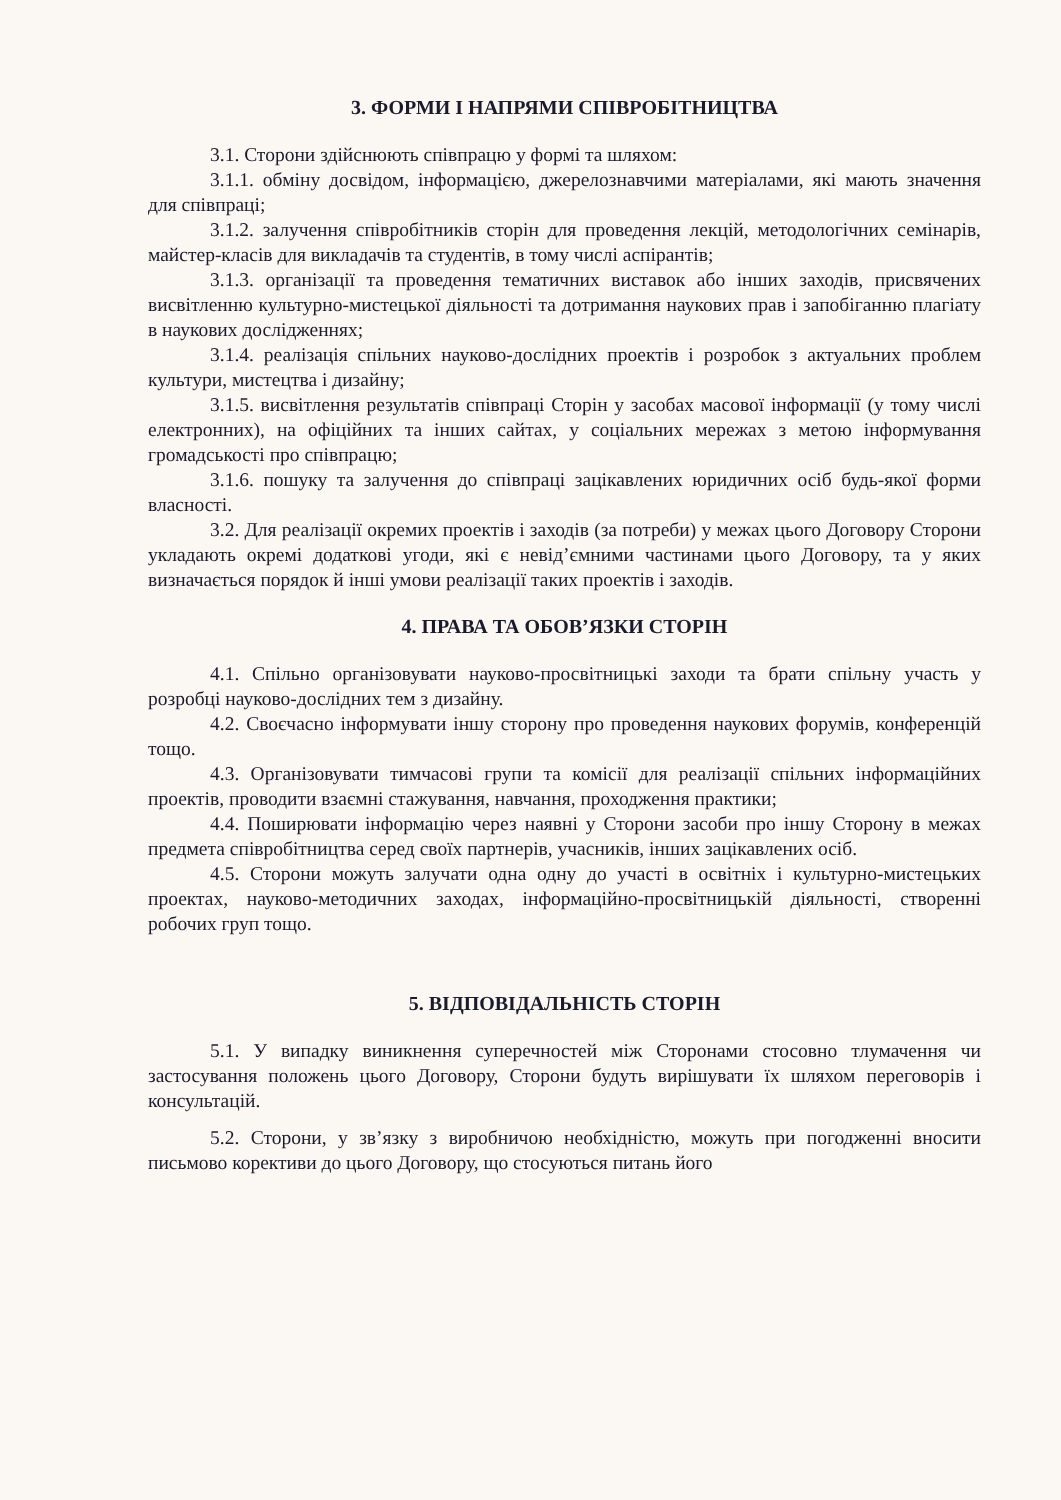3. ФОРМИ І НАПРЯМИ СПІВРОБІТНИЦТВА
3.1. Сторони здійснюють співпрацю у формі та шляхом:
3.1.1. обміну досвідом, інформацією, джерелознавчими матеріалами, які мають значення для співпраці;
3.1.2. залучення співробітників сторін для проведення лекцій, методологічних семінарів, майстер-класів для викладачів та студентів, в тому числі аспірантів;
3.1.3. організації та проведення тематичних виставок або інших заходів, присвячених висвітленню культурно-мистецької діяльності та дотримання наукових прав і запобіганню плагіату в наукових дослідженнях;
3.1.4. реалізація спільних науково-дослідних проектів і розробок з актуальних проблем культури, мистецтва і дизайну;
3.1.5. висвітлення результатів співпраці Сторін у засобах масової інформації (у тому числі електронних), на офіційних та інших сайтах, у соціальних мережах з метою інформування громадськості про співпрацю;
3.1.6. пошуку та залучення до співпраці зацікавлених юридичних осіб будь-якої форми власності.
3.2. Для реалізації окремих проектів і заходів (за потреби) у межах цього Договору Сторони укладають окремі додаткові угоди, які є невід’ємними частинами цього Договору, та у яких визначається порядок й інші умови реалізації таких проектів і заходів.
4. ПРАВА ТА ОБОВ’ЯЗКИ СТОРІН
4.1. Спільно організовувати науково-просвітницькі заходи та брати спільну участь у розробці науково-дослідних тем з дизайну.
4.2. Своєчасно інформувати іншу сторону про проведення наукових форумів, конференцій тощо.
4.3. Організовувати тимчасові групи та комісії для реалізації спільних інформаційних проектів, проводити взаємні стажування, навчання, проходження практики;
4.4. Поширювати інформацію через наявні у Сторони засоби про іншу Сторону в межах предмета співробітництва серед своїх партнерів, учасників, інших зацікавлених осіб.
4.5. Сторони можуть залучати одна одну до участі в освітніх і культурно-мистецьких проектах, науково-методичних заходах, інформаційно-просвітницькій діяльності, створенні робочих груп тощо.
5. ВІДПОВІДАЛЬНІСТЬ СТОРІН
5.1. У випадку виникнення суперечностей між Сторонами стосовно тлумачення чи застосування положень цього Договору, Сторони будуть вирішувати їх шляхом переговорів і консультацій.
5.2. Сторони, у зв’язку з виробничою необхідністю, можуть при погодженні вносити письмово корективи до цього Договору, що стосуються питань його